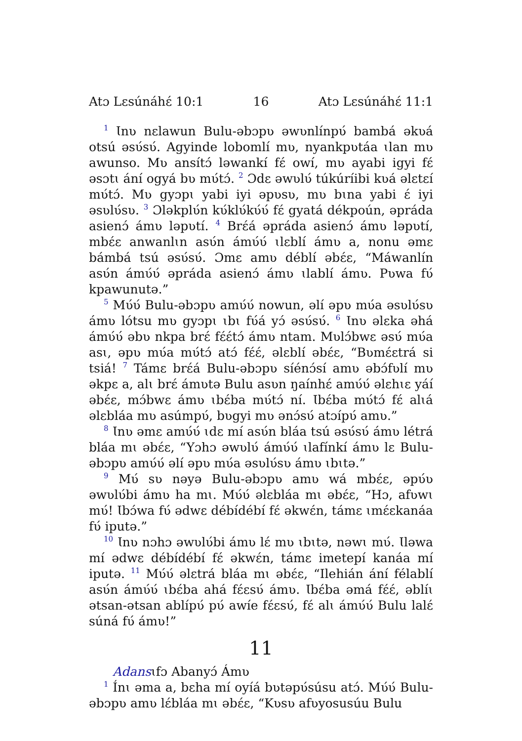Atɔ Lɛsúnáhɛ́ 10:1 16 Atɔ Lɛsúnáhɛ́ 11:1
<sup>1</sup> Ɩnʋ nɛlawun Bulu-əbɔpʋ əwʋnlínpʋ́ bambá əkʋá otsú əsʋ́sʋ́. Agyinde lobomlí mʋ, nyankpʋtáa ɩlan mʋ awunso. Mʋ ansítɔ́ ləwankí fɛ́ owí, mʋ ayabi igyi fɛ́ əsɔtɩ ání ogyá bʋ mʋ́tɔ́. <sup>2</sup> Ɔdɛ əwʋlʋ́ túkúríibi kʋá əlɛtɛí mʋ́tɔ́. Mʋ gyɔpɩ yabi iyi əpʋsʋ, mʋ bɩna yabi ɛ́ iyi əsʋlʋ́sʋ. <sup>3</sup> Ɔləkplʋ́n kʋ́klʋ́kʋ́ʋ́ fɛ́ gyatá dékpoún, əpráda asienɔ́ ámʋ ləpʋtí. <sup>4</sup> Brɛ́á əpráda asienɔ́ ámʋ ləpʋtí, mbɛ́ɛ anwanlɩn asʋ́n ámʋ́ʋ́ ɩlɛblí ámʋ a, nonu əmɛ bámbá tsú əsʋ́sʋ́. Ɔmɛ amʋ déblí əbɛ́ɛ, “Máwanlín asʋ́n ámʋ́ʋ́ əpráda asienɔ́ ámʋ ɩlablí ámʋ. Pʋwa fʋ́ kpawunutə.”
<sup>5</sup> Mʋ́ʋ́ Bulu-əbɔpʋ amʋ́ʋ́ nowun, əlí əpʋ mʋ́a əsʋlʋ́sʋ ámʋ lótsu mʋ gyɔpɩ ɩbɩ fʋ́á yɔ́ əsʋ́sʋ́. <sup>6</sup> Ɩnʋ əlɛka əhá ámʋ́ʋ́ əbʋ nkpa brɛ́ fɛ́ɛ́tɔ́ ámʋ ntam. Mʋlɔ́bwɛ əsʋ́ mʋ́a asɩ, əpʋ mʋ́a mʋ́tɔ́ atɔ́ fɛ́ɛ́, əlɛblí əbɛ́ɛ, “Bʋmɛ́ɛtrá si tsiá! <sup>7</sup> Támɛ brɛ́á Bulu-əbɔpʋ síénɔ́sí amʋ əbɔ́fʋlí mʋ əkpɛ a, alɩ brɛ́ ámʋtə Bulu asʋn ŋaínhɛ́ amʋ́ʋ́ əlɛhɩɛ yáí əbɛ́ɛ, mɔ́bwɛ ámʋ ɩbɛ́ba mʋ́tɔ́ ní. Ɩbɛ́ba mʋ́tɔ́ fɛ́ alɩá əlɛbláa mʋ asúmpʋ́, bʋgyi mʋ ənɔ́sʋ́ atɔípʋ́ amʋ.”
<sup>8</sup> Ɩnʋ əmɛ amʋ́ʋ́ ɩdɛ mí asʋ́n bláa tsú əsʋ́sʋ́ ámʋ létrá bláa mɩ əbɛ́ɛ, “Yɔhɔ əwʋlʋ́ ámʋ́ʋ́ ɩlafínkí ámʋ lɛ Bulu-əbɔpʋ amʋ́ʋ́ əlí əpʋ mʋ́a əsʋlʋ́sʋ ámʋ ɩbɩtə.”
<sup>9</sup> Mʋ́ sʋ nəyə Bulu-əbɔpʋ amʋ wá mbɛ́ɛ, əpʋ́ʋ əwʋlʋ́bi ámʋ ha mɩ. Mʋ́ʋ́ əlɛbláa mɩ əbɛ́ɛ, “Hɔ, afʋwɩ mʋ́! Ɩbɔ́wa fʋ́ ədwɛ débídébí fɛ́ əkwɛ́n, támɛ ɩmɛ́ɛkanáa fʋ́ iputə.”
<sup>10</sup> Ɩnʋ nɔhɔ əwʋlʋ́bi ámʋ lɛ́ mʋ ɩbɩtə, nəwɩ mʋ́. Ɩləwa mí ədwɛ débídébí fɛ́ əkwɛ́n, támɛ imetepí kanáa mí iputə. <sup>11</sup> Mʋ́ʋ́ əlɛtrá bláa mɩ əbɛ́ɛ, “Ilehián ání félablí asʋ́n ámʋ́ʋ́ ɩbɛ́ba ahá fɛ́ɛsʋ́ ámʋ. Ɩbɛ́ba əmá fɛ́ɛ́, əblíɩ ətsan-ətsan ablípʋ́ pʋ́ awíe fɛ́ɛsʋ́, fɛ́ alɩ ámʋ́ʋ́ Bulu lalɛ́ súná fʋ́ ámʋ!”
11
Adansɩfɔ Abanyɔ́ Ámʋ
<sup>1</sup> Ínɩ əma a, bɛha mí oyíá bʋtəpʋ́súsu atɔ́. Mʋ́ʋ́ Bulu-əbɔpʋ amʋ lɛ́bláa mɩ əbɛ́ɛ, “Kʋsʋ afʋyosusúu Bulu